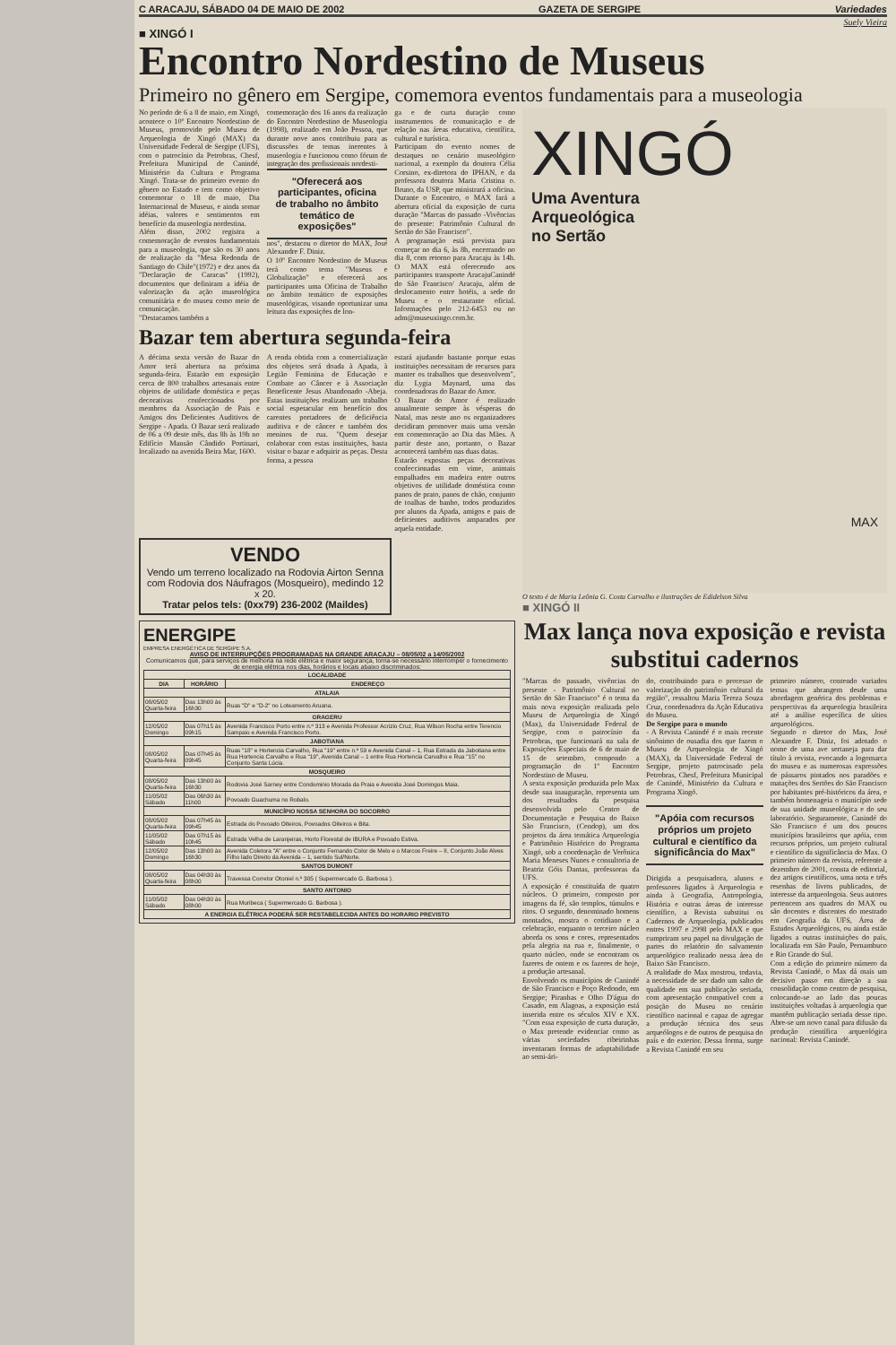C ARACAJU, SÁBADO 04 DE MAIO DE 2002 GAZETA DE SERGIPE Variedades
Suely Vieira
■ XINGÓ I
Encontro Nordestino de Museus
Primeiro no gênero em Sergipe, comemora eventos fundamentais para a museologia
No período de 6 a 8 de maio, em Xingó, acontece o 10º Encontro Nordestino de Museus, promovido pelo Museu de Arqueologia de Xingó (MAX) da Universidade Federal de Sergipe (UFS), com o patrocínio da Petrobras, Chesf, Prefeitura Municipal de Canindé, Ministério da Cultura e Programa Xingó. Trata-se do primeiro evento do gênero no Estado e tem como objetivo comemorar o 18 de maio, Dia Internacional de Museus, e ainda somar idéias, valores e sentimentos em benefício da museologia nordestina.
Além disso, 2002 registra a comemoração de eventos fundamentais para a museologia, que são os 30 anos de realização da "Mesa Redonda de Santiago do Chile"(1972) e dez anos da "Declaração de Caracas" (1992), documentos que definiram a idéia de valorização da ação museológica comunitária e do museu como meio de comunicação.
"Destacamos também a
comemoração dos 16 anos da realização do Encontro Nordestino de Museologia (1998), realizado em João Pessoa, que durante nove anos contribuiu para as discussões de temas inerentes à museologia e funcionou como fórum de integração dos profissionais nordesti-
"Oferecerá aos participantes, oficina de trabalho no âmbito temático de exposições"
nos", destacou o diretor do MAX, José Alexandre F. Diniz.
O 10º Encontro Nordestino de Museus terá como tema "Museus e Globalização" e oferecerá aos participantes uma Oficina de Trabalho no âmbito temático de exposições museológicas, visando oportunizar uma leitura das exposições de lon-
ga e de curta duração como instrumentos de comunicação e de relação nas áreas educativa, científica, cultural e turística.
Participam do evento nomes de destaques no cenário museológico nacional, a exemplo da doutora Célia Corsino, ex-diretora do IPHAN, e da professora doutora Maria Cristina o. Bruno, da USP, que ministrará a oficina. Durante o Encontro, o MAX fará a abertura oficial da exposição de curta duração "Marcas do passado -Vivências do presente: Patrimônio Cultural do Sertão do São Francisco".
A programação está prevista para começar no dia 6, às 8h, encerrando no dia 8, com retorno para Aracaju às 14h. O MAX está oferecendo aos participantes transporte AracajuCanindé do São Francisco/ Aracaju, além de deslocamento entre hotéis, a sede do Museu e o restaurante oficial. Informações pelo 212-6453 ou no adm@museuxingo.com.br.
Bazar tem abertura segunda-feira
A décima sexta versão do Bazar do Amor terá abertura na próxima segunda-feira. Estarão em exposição cerca de 800 trabalhos artesanais entre objetos de utilidade doméstica e peças decorativas confeccionados por membros da Associação de Pais e Amigos dos Deficientes Auditivos de Sergipe - Apada. O Bazar será realizado de 06 a 09 deste mês, das 8h às 19h no Edifício Mansão Cândido Portinari, localizado na avenida Beira Mar, 1600.
A renda obtida com a comercialização dos objetos será doada à Apada, à Legião Feminina de Educação e Combate ao Câncer e à Associação Beneficente Jesus Abandonado -Abeja. Estas instituições realizam um trabalho social espetacular em benefício dos carentes portadores de deficiência auditiva e de câncer e também dos meninos de rua. "Quem desejar colaborar com estas instituições, basta visitar o bazar e adquirir as peças. Desta forma, a pessoa
estará ajudando bastante porque estas instituições necessitam de recursos para manter os trabalhos que desenvolvem", diz Lygia Maynard, uma das coordenadoras do Bazar do Amor.
O Bazar do Amor é realizado anualmente sempre às vésperas do Natal, mas neste ano os organizadores decidiram promover mais uma versão em comemoração ao Dia das Mães. A partir deste ano, portanto, o Bazar acontecerá também nas duas datas.
Estarão expostas peças decorativas confeccionadas em vime, animais empalhados em madeira entre outros objetivos de utilidade doméstica como panos de prato, panos de chão, conjunto de toalhas de banho, todos produzidos por alunos da Apada, amigos e pais de deficientes auditivos amparados por aquela entidade.
VENDO
Vendo um terreno localizado na Rodovia Airton Senna com Rodovia dos Náufragos (Mosqueiro), medindo 12 x 20.
Tratar pelos tels: (0xx79) 236-2002 (Maildes)
ENERGIPE
EMPRESA ENERGÉTICA DE SERGIPE S.A.
AVISO DE INTERRUPÇÕES PROGRAMADAS NA GRANDE ARACAJU – 08/05/02 a 14/05/2002
Comunicamos que, para serviços de melhoria na rede elétrica e maior segurança, torna-se necessário interromper o fornecimento de energia elétrica nos dias, horários e locais abaixo discriminados:
| LOCALIDADE | | |
| --- | --- | --- |
| DIA | HORÁRIO | ENDEREÇO |
| ATALAIA | | |
| 08/05/02 Quarta-feira | Das 13h00 às 16h30 | Ruas "D" e "D-2" no Loteamento Aruana. |
| GRAGERU | | |
| 12/05/02 Domingo | Das 07h15 às 09h15 | Avenida Francisco Porto entre n.º 313 e Avenida Professor Acrizio Cruz, Rua Wilson Rocha entre Terencio Sampaio e Avenida Francisco Porto. |
| JABOTIANA | | |
| 08/05/02 Quarta-feira | Das 07h45 às 09h45 | Ruas "18" e Hortencia Carvalho, Rua "19" entre n.º 59 e Avenida Canal – 1, Rua Estrada da Jabotiana entre Rua Hortencia Carvalho e Rua "19", Avenida Canal – 1 entre Rua Hortencia Carvalho e Rua "15" no Conjunto Santa Lúcia. |
| MOSQUEIRO | | |
| 08/05/02 Quarta-feira | Das 13h00 às 16h30 | Rodovia José Sarney entre Condominio Morada da Praia e Avenida José Domingos Maia. |
| 11/05/02 Sábado | Das 06h30 às 11h00 | Povoado Guachuma no Robalo. |
| MUNICÍPIO NOSSA SENHORA DO SOCORRO | | |
| 08/05/02 Quarta-feira | Das 07h45 às 09h45 | Estrada do Povoado Oiteiros, Povoados Oiteiros e Bita. |
| 11/05/02 Sábado | Das 07h15 às 10h45 | Estrada Velha de Laranjeiras, Horto Florestal de IBURA e Povoado Estiva. |
| 12/05/02 Domingo | Das 13h00 às 16h30 | Avenida Coletora "A" entre o Conjunto Fernando Color de Melo e o Marcos Freire – II, Conjunto João Alves Filho lado Direito da Avenida – 1, sentido Sul/Norte. |
| SANTOS DUMONT | | |
| 08/05/02 Quarta-feira | Das 04h30 às 08h00 | Travessa Corretor Otoniel n.º 305 ( Supermercado G. Barbosa ). |
| SANTO ANTONIO | | |
| 11/05/02 Sábado | Das 04h30 às 08h00 | Rua Muribeca ( Supermercado G. Barbosa ). |
| A ENERGIA ELÉTRICA PODERÁ SER RESTABELECIDA ANTES DO HORARIO PREVISTO | | |
XINGÓ
Uma Aventura
Arqueológica
no Sertão
MAX
O texto é de Maria Leônia G. Costa Carvalho e ilustrações de Edidelson Silva
■ XINGÓ II
Max lança nova exposição e revista substitui cadernos
"Marcas do passado, vivências do presente - Patrimônio Cultural no Sertão do São Francisco" é o tema da mais nova exposição realizada pelo Museu de Arqueologia de Xingó (Max), da Universidade Federal de Sergipe, com o patrocínio da Petrobras, que funcionará na sala de Exposições Especiais de 6 de maio de 15 de setembro, compondo a programação do 1º Encontro Nordestino de Museu.
A sexta exposição produzida pelo Max desde sua inauguração, representa um dos resultados da pesquisa desenvolvida pelo Centro de Documentação e Pesquisa do Baixo São Francisco, (Cendop), um dos projetos da área temática Arqueologia e Patrimônio Histórico do Programa Xingó, sob a coordenação de Verônica Maria Meneses Nunes e consultoria de Beatriz Góis Dantas, professoras da UFS.
A exposição é constituída de quatro núcleos. O primeiro, composto por imagens da fé, são templos, túmulos e ritos. O segundo, denominado homens montados, mostra o cotidiano e a celebração, enquanto o terceiro núcleo aborda os sons e cores, representados pela alegria na rua e, finalmente, o quarto núcleo, onde se encontram os fazeres de ontem e os fazeres de hoje, a produção artesanal.
Envolvendo os municípios de Canindé de São Francisco e Poço Redondo, em Sergipe; Piranhas e Olho D'água do Casado, em Alagoas, a exposição está inserida entre os séculos XIV e XX. "Com essa exposição de curta duração, o Max pretende evidenciar como as várias sociedades ribeirinhas inventaram formas de adaptabilidade ao semi-ári-
do, contribuindo para o processo de valorização do patrimônio cultural da região", ressaltou Maria Tereza Souza Cruz, coordenadora da Ação Educativa do Museu.
De Sergipe para o mundo
- A Revista Canindé é o mais recente sinônimo de ousadia dos que fazem o Museu de Arqueologia de Xingó (MAX), da Universidade Federal de Sergipe, projeto patrocinado pela Petrobras, Chesf, Prefeitura Municipal de Canindé, Ministério da Cultura e Programa Xingó.
"Apóia com recursos próprios um projeto cultural e científico da significância do Max"
Dirigida a pesquisadora, alunos e professores ligados à Arqueologia e ainda à Geografia, Antropologia, História e outras áreas de interesse científico, a Revista substitui os Cadernos de Arqueologia, publicados entres 1997 e 2998 pelo MAX e que cumpriram seu papel na divulgação de partes do relatório do salvamento arqueológico realizado nessa área do Baixo São Francisco.
A realidade do Max mostrou, todavia, a necessidade de ser dado um salto de qualidade em sua publicação seriada, com apresentação compatível com a posição do Museu no cenário científico nacional e capaz de agregar a produção técnica dos seus arqueólogos e de outros de pesquisa do país e do exterior. Dessa forma, surge a Revista Canindé em seu
primeiro número, contendo variados temas que abrangem desde uma abordagem genérica dos problemas e perspectivas da arqueologia brasileira até a análise específica de sítios arqueológicos.
Segundo o diretor do Max, José Alexandre F. Diniz, foi adotado o nome de uma ave sertaneja para dar título à revista, evocando a logomarca do museu e as numerosas expressões de pássaros pintados nos paradões e matações dos Sertões do São Francisco por habitantes pré-históricos da área, e também homenageia o município sede de sua unidade museológica e do seu laboratório. Seguramente, Canindé do São Francisco é um dos poucos municípios brasileiros que apóia, com recursos próprios, um projeto cultural e científico da significância do Max. O primeiro número da revista, referente a dezembro de 2001, consta de editorial, dez artigos científicos, uma nota e três resenhas de livros publicados, de interesse da arqueologoia. Seus autores pertencem aos quadros do MAX ou são docentes e discentes do mestrado em Geografia da UFS, Área de Estudos Arqueológicos, ou ainda estão ligados a outras instituições do país, localizada em São Paulo, Pernambuco e Rio Grande do Sul.
Com a edição do primeiro número da Revista Canindé, o Max dá mais um decisivo passo em direção a sua consolidação como centro de pesquisa, colocando-se ao lado das poucas instituições voltadas à arqueologia que mantêm publicação seriada desse tipo. Abre-se um novo canal para difusão da produção científica arqueológica nacional: Revista Canindé.